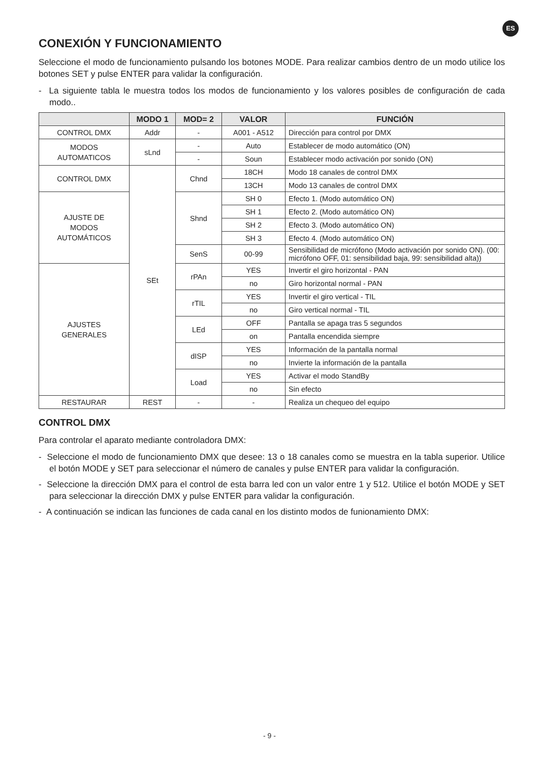ES
CONEXIÓN Y FUNCIONAMIENTO
Seleccione el modo de funcionamiento pulsando los botones MODE. Para realizar cambios dentro de un modo utilice los botones SET y pulse ENTER para validar la configuración.
- La siguiente tabla le muestra todos los modos de funcionamiento y los valores posibles de configuración de cada modo..
| | MODO 1 | MOD= 2 | VALOR | FUNCIÓN |
| --- | --- | --- | --- | --- |
| CONTROL DMX | Addr | - | A001 - A512 | Dirección para control por DMX |
| MODOS AUTOMATICOS | sLnd | - | Auto | Establecer de modo automático (ON) |
| | | - | Soun | Establecer modo activación por sonido (ON) |
| CONTROL DMX | SEt | Chnd | 18CH | Modo 18 canales de control DMX |
| | | | 13CH | Modo 13 canales de control DMX |
| AJUSTE DE MODOS AUTOMÁTICOS | | Shnd | SH 0 | Efecto 1. (Modo automático ON) |
| | | | SH 1 | Efecto 2. (Modo automático ON) |
| | | | SH 2 | Efecto 3. (Modo automático ON) |
| | | | SH 3 | Efecto 4. (Modo automático ON) |
| | | SenS | 00-99 | Sensibilidad de micrófono (Modo activación por sonido ON). (00: micrófono OFF, 01: sensibilidad baja, 99: sensibilidad alta)) |
| AJUSTES GENERALES | | rPAn | YES | Invertir el giro horizontal - PAN |
| | | | no | Giro horizontal normal - PAN |
| | | rTIL | YES | Invertir el giro vertical - TIL |
| | | | no | Giro vertical normal - TIL |
| | | LEd | OFF | Pantalla se apaga tras 5 segundos |
| | | | on | Pantalla encendida siempre |
| | | dISP | YES | Información de la pantalla normal |
| | | | no | Invierte la información de la pantalla |
| | | Load | YES | Activar el modo StandBy |
| | | | no | Sin efecto |
| RESTAURAR | REST | - | - | Realiza un chequeo del equipo |
CONTROL DMX
Para controlar el aparato mediante controladora DMX:
- Seleccione el modo de funcionamiento DMX que desee: 13 o 18 canales como se muestra en la tabla superior. Utilice el botón MODE y SET para seleccionar el número de canales y pulse ENTER para validar la configuración.
- Seleccione la dirección DMX para el control de esta barra led con un valor entre 1 y 512. Utilice el botón MODE y SET para seleccionar la dirección DMX y pulse ENTER para validar la configuración.
- A continuación se indican las funciones de cada canal en los distinto modos de funionamiento DMX:
- 9 -